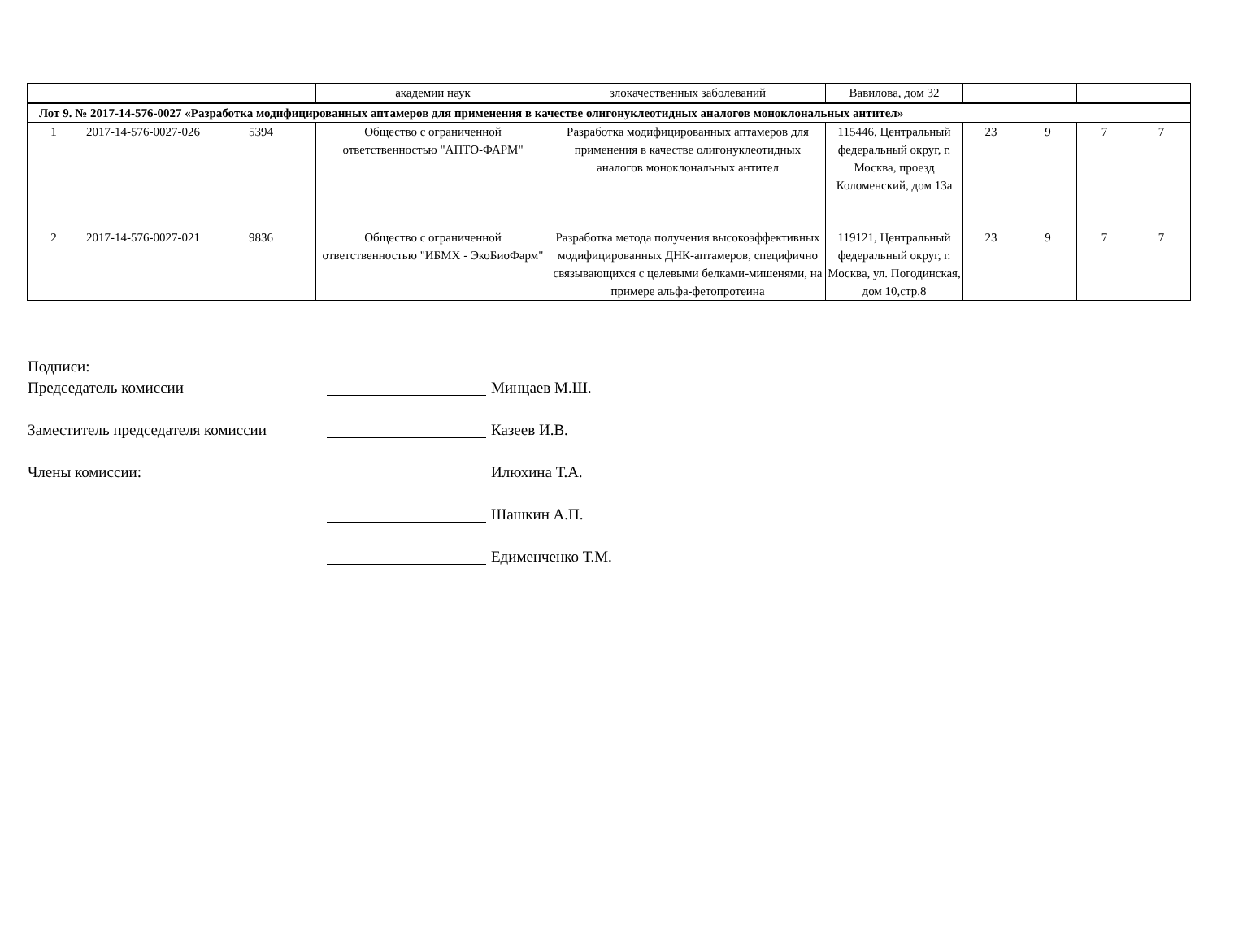| | | | академии наук | злокачественных заболеваний | Вавилова, дом 32 | | | | |
| Лот 9. № 2017-14-576-0027 «Разработка модифицированных аптамеров для применения в качестве олигонуклеотидных аналогов моноклональных антител» | | | | | | | | | |
| 1 | 2017-14-576-0027-026 | 5394 | Общество с ограниченной ответственностью "АПТО-ФАРМ" | Разработка модифицированных аптамеров для применения в качестве олигонуклеотидных аналогов моноклональных антител | 115446, Центральный федеральный округ, г. Москва, проезд Коломенский, дом 13а | 23 | 9 | 7 | 7 |
| 2 | 2017-14-576-0027-021 | 9836 | Общество с ограниченной ответственностью "ИБМХ - ЭкоБиоФарм" | Разработка метода получения высокоэффективных модифицированных ДНК-аптамеров, специфично связывающихся с целевыми белками-мишенями, на примере альфа-фетопротеина | 119121, Центральный федеральный округ, г. Москва, ул. Погодинская, дом 10,стр.8 | 23 | 9 | 7 | 7 |
Подписи:
Председатель комиссии Минцаев М.Ш.
Заместитель председателя комиссии Казеев И.В.
Члены комиссии: Илюхина Т.А.
Шашкин А.П.
Едименченко Т.М.